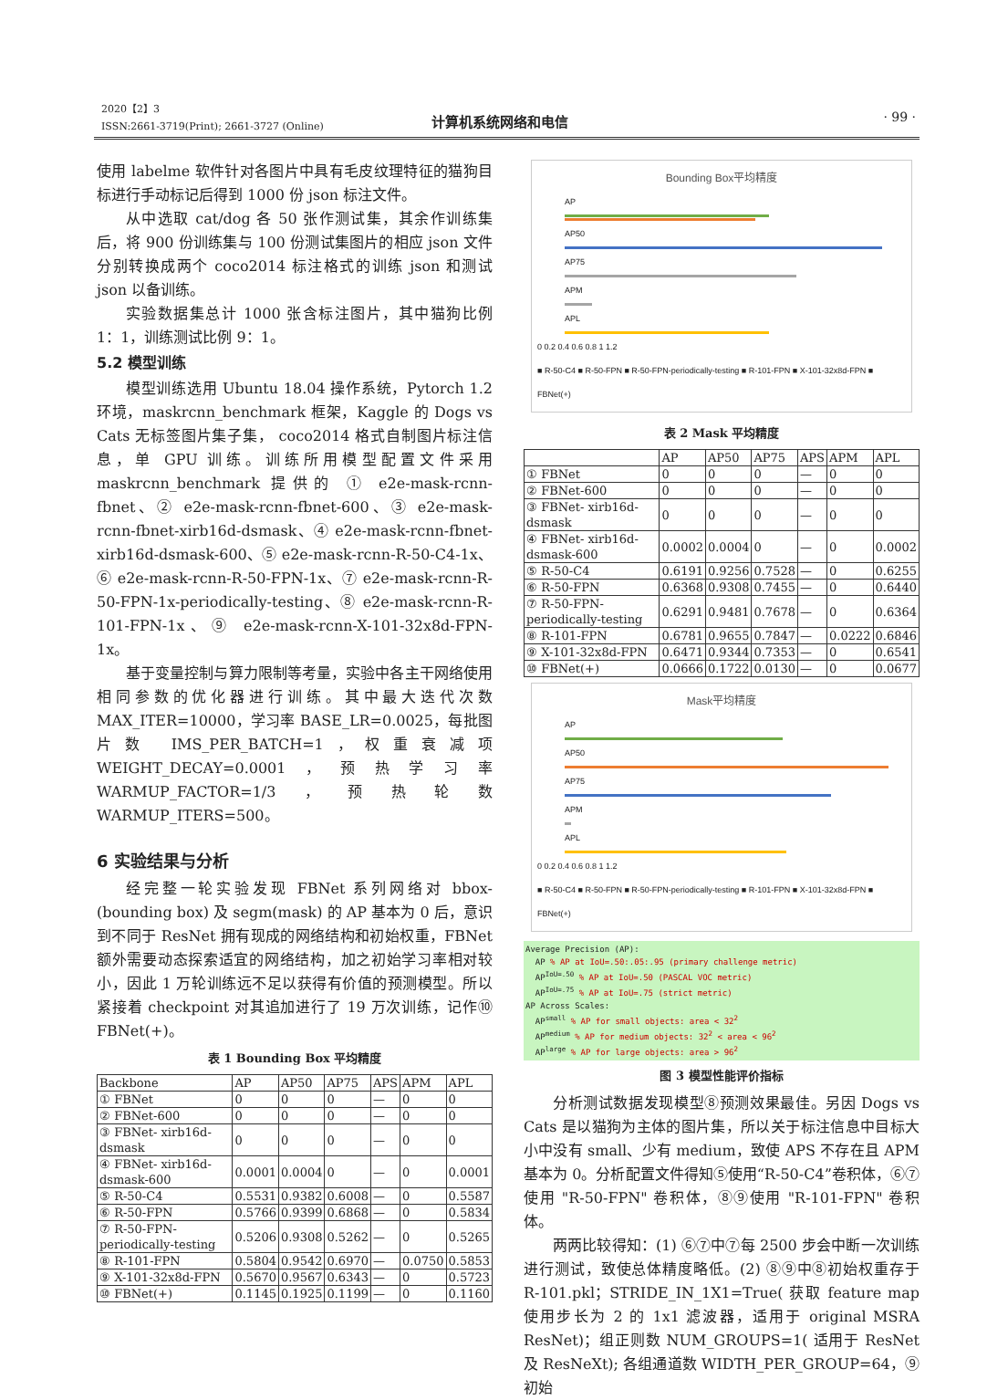2020【2】3
ISSN:2661-3719(Print); 2661-3727 (Online)
计算机系统网络和电信 · 99 ·
使用 labelme 软件针对各图片中具有毛皮纹理特征的猫狗目标进行手动标记后得到 1000 份 json 标注文件。
从中选取 cat/dog 各 50 张作测试集，其余作训练集后，将 900 份训练集与 100 份测试集图片的相应 json 文件分别转换成两个 coco2014 标注格式的训练 json 和测试 json 以备训练。
实验数据集总计 1000 张含标注图片，其中猫狗比例 1：1，训练测试比例 9：1。
5.2 模型训练
模型训练选用 Ubuntu 18.04 操作系统，Pytorch 1.2 环境，maskrcnn_benchmark 框架，Kaggle 的 Dogs vs Cats 无标签图片集子集， coco2014 格式自制图片标注信息，单 GPU 训练。训练所用模型配置文件采用 maskrcnn_benchmark 提供的 ① e2e-mask-rcnn-fbnet、② e2e-mask-rcnn-fbnet-600、③ e2e-mask-rcnn-fbnet-xirb16d-dsmask、④ e2e-mask-rcnn-fbnet-xirb16d-dsmask-600、⑤ e2e-mask-rcnn-R-50-C4-1x、⑥ e2e-mask-rcnn-R-50-FPN-1x、⑦ e2e-mask-rcnn-R-50-FPN-1x-periodically-testing、⑧ e2e-mask-rcnn-R-101-FPN-1x、⑨ e2e-mask-rcnn-X-101-32x8d-FPN-1x。
基于变量控制与算力限制等考量，实验中各主干网络使用相同参数的优化器进行训练。其中最大迭代次数 MAX_ITER=10000，学习率 BASE_LR=0.0025，每批图片数 IMS_PER_BATCH=1，权重衰减项 WEIGHT_DECAY=0.0001，预热学习率 WARMUP_FACTOR=1/3，预热轮数 WARMUP_ITERS=500。
6 实验结果与分析
经完整一轮实验发现 FBNet 系列网络对 bbox-(bounding box) 及 segm(mask) 的 AP 基本为 0 后，意识到不同于 ResNet 拥有现成的网络结构和初始权重，FBNet 额外需要动态探索适宜的网络结构，加之初始学习率相对较小，因此 1 万轮训练远不足以获得有价值的预测模型。所以紧接着 checkpoint 对其追加进行了 19 万次训练，记作⑩ FBNet(+)。
表 1 Bounding Box 平均精度
| Backbone | AP | AP50 | AP75 | APS | APM | APL |
| --- | --- | --- | --- | --- | --- | --- |
| ① FBNet | 0 | 0 | 0 | — | 0 | 0 |
| ② FBNet-600 | 0 | 0 | 0 | — | 0 | 0 |
| ③ FBNet- xirb16d-dsmask | 0 | 0 | 0 | — | 0 | 0 |
| ④ FBNet- xirb16d-dsmask-600 | 0.0001 | 0.0004 | 0 | — | 0 | 0.0001 |
| ⑤ R-50-C4 | 0.5531 | 0.9382 | 0.6008 | — | 0 | 0.5587 |
| ⑥ R-50-FPN | 0.5766 | 0.9399 | 0.6868 | — | 0 | 0.5834 |
| ⑦ R-50-FPN-periodically-testing | 0.5206 | 0.9308 | 0.5262 | — | 0 | 0.5265 |
| ⑧ R-101-FPN | 0.5804 | 0.9542 | 0.6970 | — | 0.0750 | 0.5853 |
| ⑨ X-101-32x8d-FPN | 0.5670 | 0.9567 | 0.6343 | — | 0 | 0.5723 |
| ⑩ FBNet(+) | 0.1145 | 0.1925 | 0.1199 | — | 0 | 0.1160 |
Bounding Box平均精度
AP
AP50
AP75
APM
APL
0 0.2 0.4 0.6 0.8 1 1.2
■ R-50-C4 ■ R-50-FPN ■ R-50-FPN-periodically-testing ■ R-101-FPN ■ X-101-32x8d-FPN ■ FBNet(+)
表 2 Mask 平均精度
| | AP | AP50 | AP75 | APS | APM | APL |
| --- | --- | --- | --- | --- | --- | --- |
| ① FBNet | 0 | 0 | 0 | — | 0 | 0 |
| ② FBNet-600 | 0 | 0 | 0 | — | 0 | 0 |
| ③ FBNet- xirb16d-dsmask | 0 | 0 | 0 | — | 0 | 0 |
| ④ FBNet- xirb16d-dsmask-600 | 0.0002 | 0.0004 | 0 | — | 0 | 0.0002 |
| ⑤ R-50-C4 | 0.6191 | 0.9256 | 0.7528 | — | 0 | 0.6255 |
| ⑥ R-50-FPN | 0.6368 | 0.9308 | 0.7455 | — | 0 | 0.6440 |
| ⑦ R-50-FPN-periodically-testing | 0.6291 | 0.9481 | 0.7678 | — | 0 | 0.6364 |
| ⑧ R-101-FPN | 0.6781 | 0.9655 | 0.7847 | — | 0.0222 | 0.6846 |
| ⑨ X-101-32x8d-FPN | 0.6471 | 0.9344 | 0.7353 | — | 0 | 0.6541 |
| ⑩ FBNet(+) | 0.0666 | 0.1722 | 0.0130 | — | 0 | 0.0677 |
Mask平均精度
AP
AP50
AP75
APM
APL
0 0.2 0.4 0.6 0.8 1 1.2
■ R-50-C4 ■ R-50-FPN ■ R-50-FPN-periodically-testing ■ R-101-FPN ■ X-101-32x8d-FPN ■ FBNet(+)
Average Precision (AP):
AP % AP at IoU=.50:.05:.95 (primary challenge metric)
AP<sup>IoU=.50</sup> % AP at IoU=.50 (PASCAL VOC metric)
AP<sup>IoU=.75</sup> % AP at IoU=.75 (strict metric)
AP Across Scales:
AP<sup>small</sup> % AP for small objects: area < 32<sup>2</sup>
AP<sup>medium</sup> % AP for medium objects: 32<sup>2</sup> < area < 96<sup>2</sup>
AP<sup>large</sup> % AP for large objects: area > 96<sup>2</sup>
图 3 模型性能评价指标
分析测试数据发现模型⑧预测效果最佳。另因 Dogs vs Cats 是以猫狗为主体的图片集，所以关于标注信息中目标大小中没有 small、少有 medium，致使 APS 不存在且 APM 基本为 0。分析配置文件得知⑤使用“R-50-C4”卷积体，⑥⑦使用 "R-50-FPN" 卷积体，⑧⑨使用 "R-101-FPN" 卷积体。
两两比较得知：(1) ⑥⑦中⑦每 2500 步会中断一次训练进行测试，致使总体精度略低。(2) ⑧⑨中⑧初始权重存于 R-101.pkl；STRIDE_IN_1X1=True( 获取 feature map 使用步长为 2 的 1x1 滤波器，适用于 original MSRA ResNet)；组正则数 NUM_GROUPS=1( 适用于 ResNet 及 ResNeXt); 各组通道数 WIDTH_PER_GROUP=64，⑨初始